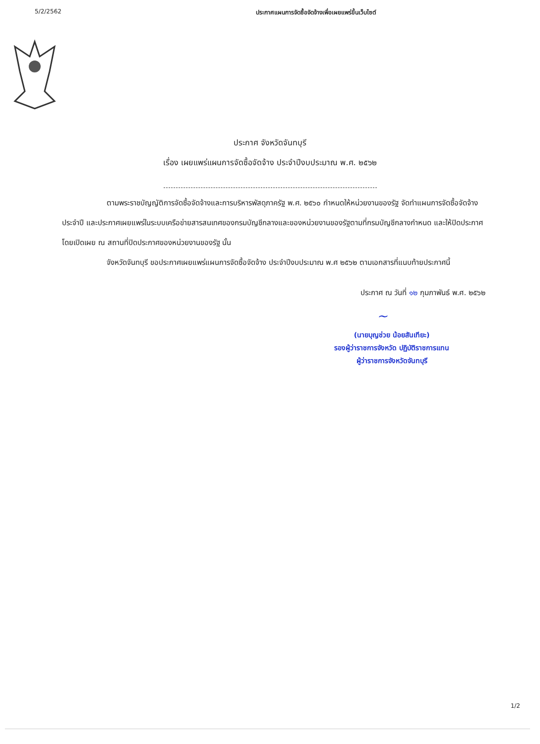5/2/2562 ประกาศแผนการจัดซื้อจัดจ้างเพื่อเผยแพร่ขึ้นเว็บไซต์
ประกาศ จังหวัดจันทบุรี
เรื่อง เผยแพร่แผนการจัดซื้อจัดจ้าง ประจำปีงบประมาณ พ.ศ. ๒๕๖๒
ตามพระราชบัญญัติการจัดซื้อจัดจ้างและการบริหารพัสดุภาครัฐ พ.ศ. ๒๕๖๐ กำหนดให้หน่วยงานของรัฐ จัดทำแผนการจัดซื้อจัดจ้างประจำปี และประกาศเผยแพร่ในระบบเครือข่ายสารสนเทศของกรมบัญชีกลางและของหน่วยงานของรัฐตามที่กรมบัญชีกลางกำหนด และให้ปิดประกาศโดยเปิดเผย ณ สถานที่ปิดประกาศของหน่วยงานของรัฐ นั้น
จังหวัดจันทบุรี ขอประกาศเผยแพร่แผนการจัดซื้อจัดจ้าง ประจำปีงบประมาณ พ.ศ ๒๕๖๒ ตามเอกสารที่แนบท้ายประกาศนี้
ประกาศ ณ วันที่ ๑๒ กุมภาพันธ์ พ.ศ. ๒๕๖๒
~
(นายบุญช่วย น้อยสันเทียะ)
รองผู้ว่าราชการจังหวัด ปฏิบัติราชการแทน
ผู้ว่าราชการจังหวัดจันทบุรี
1/2